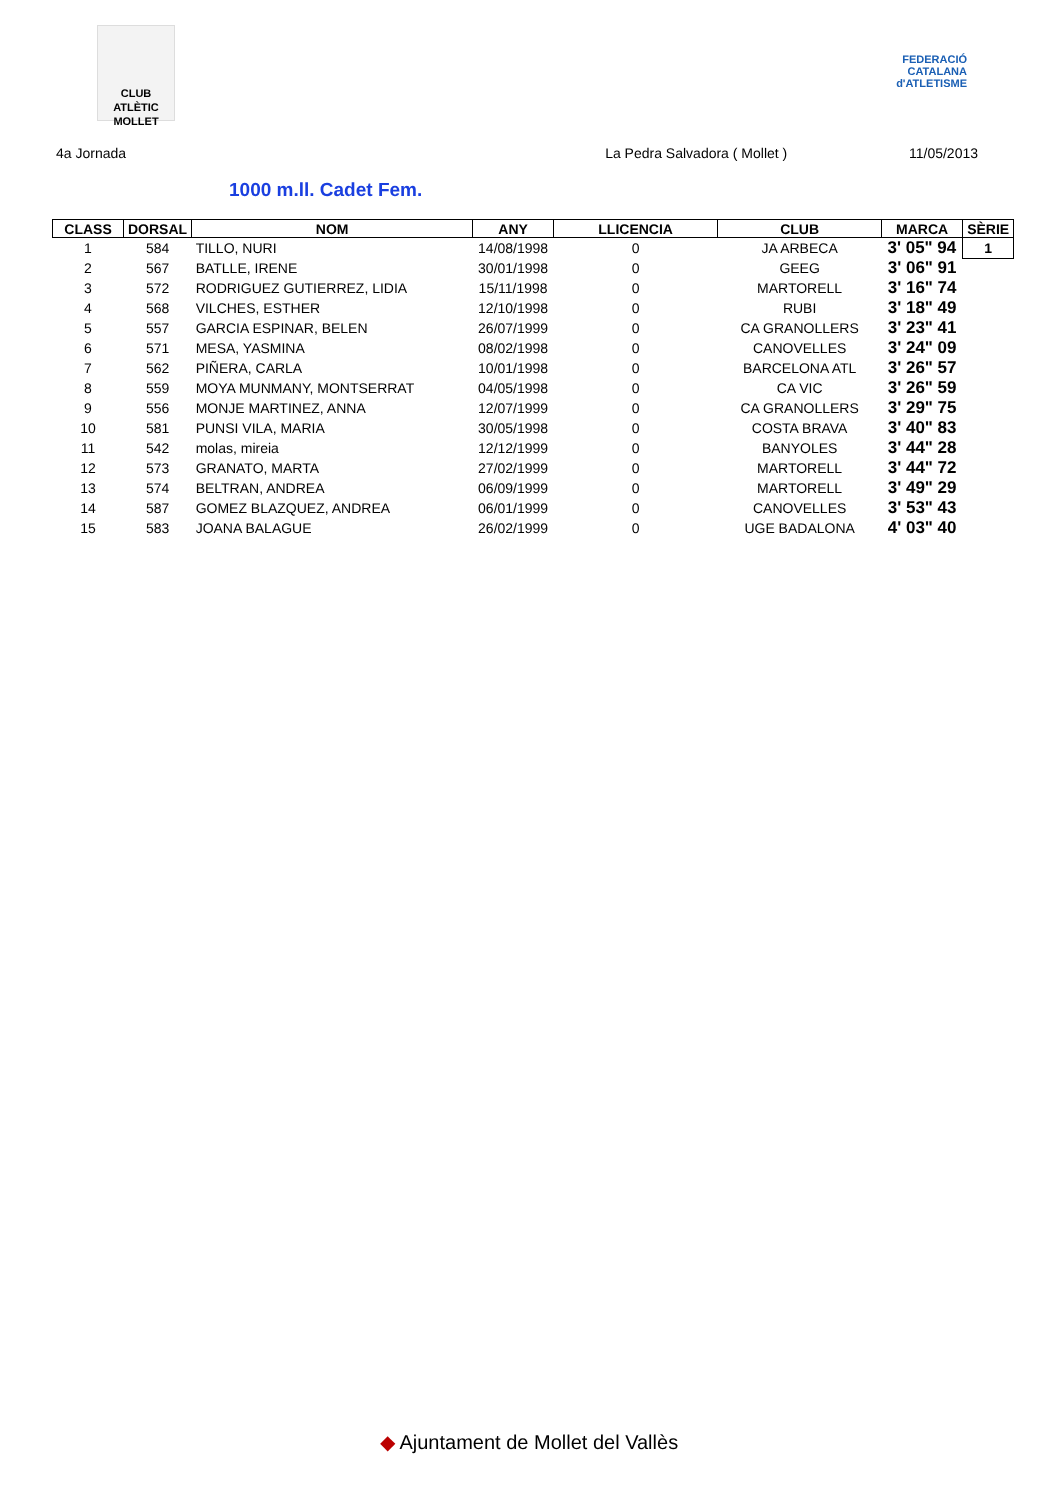CLUB ATLÈTIC MOLLET
FEDERACIÓ CATALANA d'ATLETISME
4a Jornada La Pedra Salvadora ( Mollet ) 11/05/2013
1000 m.ll. Cadet Fem.
| CLASS | DORSAL | NOM | ANY | LLICENCIA | CLUB | MARCA | SÈRIE |
| --- | --- | --- | --- | --- | --- | --- | --- |
| 1 | 584 | TILLO, NURI | 14/08/1998 | 0 | JA ARBECA | 3' 05" 94 | 1 |
| 2 | 567 | BATLLE, IRENE | 30/01/1998 | 0 | GEEG | 3' 06" 91 | |
| 3 | 572 | RODRIGUEZ GUTIERREZ, LIDIA | 15/11/1998 | 0 | MARTORELL | 3' 16" 74 | |
| 4 | 568 | VILCHES, ESTHER | 12/10/1998 | 0 | RUBI | 3' 18" 49 | |
| 5 | 557 | GARCIA ESPINAR, BELEN | 26/07/1999 | 0 | CA GRANOLLERS | 3' 23" 41 | |
| 6 | 571 | MESA, YASMINA | 08/02/1998 | 0 | CANOVELLES | 3' 24" 09 | |
| 7 | 562 | PIÑERA, CARLA | 10/01/1998 | 0 | BARCELONA ATL | 3' 26" 57 | |
| 8 | 559 | MOYA MUNMANY, MONTSERRAT | 04/05/1998 | 0 | CA VIC | 3' 26" 59 | |
| 9 | 556 | MONJE MARTINEZ, ANNA | 12/07/1999 | 0 | CA GRANOLLERS | 3' 29" 75 | |
| 10 | 581 | PUNSI VILA, MARIA | 30/05/1998 | 0 | COSTA BRAVA | 3' 40" 83 | |
| 11 | 542 | molas, mireia | 12/12/1999 | 0 | BANYOLES | 3' 44" 28 | |
| 12 | 573 | GRANATO, MARTA | 27/02/1999 | 0 | MARTORELL | 3' 44" 72 | |
| 13 | 574 | BELTRAN, ANDREA | 06/09/1999 | 0 | MARTORELL | 3' 49" 29 | |
| 14 | 587 | GOMEZ BLAZQUEZ, ANDREA | 06/01/1999 | 0 | CANOVELLES | 3' 53" 43 | |
| 15 | 583 | JOANA BALAGUE | 26/02/1999 | 0 | UGE BADALONA | 4' 03" 40 | |
◆ Ajuntament de Mollet del Vallès